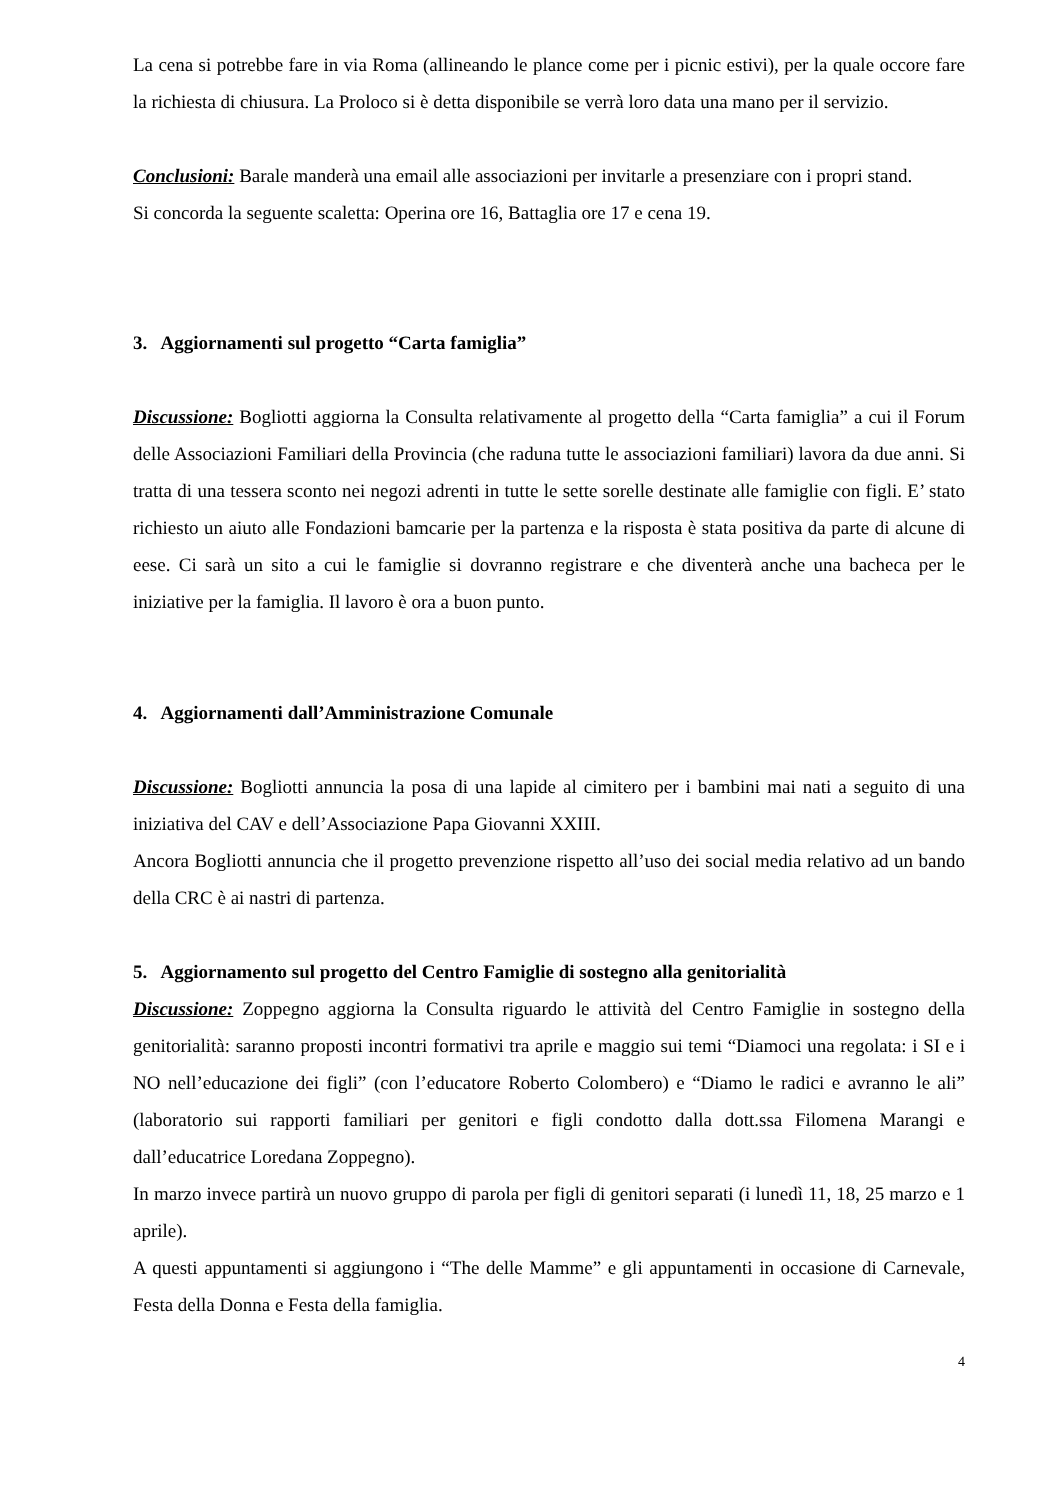La cena si potrebbe fare in via Roma (allineando le plance come per i picnic estivi), per la quale occore fare la richiesta di chiusura. La Proloco si è detta disponibile se verrà loro data una mano per il servizio.
Conclusioni: Barale manderà una email alle associazioni per invitarle a presenziare con i propri stand.
Si concorda la seguente scaletta: Operina ore 16, Battaglia ore 17 e cena 19.
3. Aggiornamenti sul progetto “Carta famiglia”
Discussione: Bogliotti aggiorna la Consulta relativamente al progetto della “Carta famiglia” a cui il Forum delle Associazioni Familiari della Provincia (che raduna tutte le associazioni familiari) lavora da due anni. Si tratta di una tessera sconto nei negozi adrenti in tutte le sette sorelle destinate alle famiglie con figli. E’ stato richiesto un aiuto alle Fondazioni bamcarie per la partenza e la risposta è stata positiva da parte di alcune di eese. Ci sarà un sito a cui le famiglie si dovranno registrare e che diventerà anche una bacheca per le iniziative per la famiglia. Il lavoro è ora a buon punto.
4. Aggiornamenti dall’Amministrazione Comunale
Discussione: Bogliotti annuncia la posa di una lapide al cimitero per i bambini mai nati a seguito di una iniziativa del CAV e dell’Associazione Papa Giovanni XXIII.
Ancora Bogliotti annuncia che il progetto prevenzione rispetto all’uso dei social media relativo ad un bando della CRC è ai nastri di partenza.
5. Aggiornamento sul progetto del Centro Famiglie di sostegno alla genitorialità
Discussione: Zoppegno aggiorna la Consulta riguardo le attività del Centro Famiglie in sostegno della genitorialità: saranno proposti incontri formativi tra aprile e maggio sui temi “Diamoci una regolata: i SI e i NO nell’educazione dei figli” (con l’educatore Roberto Colombero) e “Diamo le radici e avranno le ali” (laboratorio sui rapporti familiari per genitori e figli condotto dalla dott.ssa Filomena Marangi e dall’educatrice Loredana Zoppegno).
In marzo invece partirà un nuovo gruppo di parola per figli di genitori separati (i lunedì 11, 18, 25 marzo e 1 aprile).
A questi appuntamenti si aggiungono i “The delle Mamme” e gli appuntamenti in occasione di Carnevale, Festa della Donna e Festa della famiglia.
4